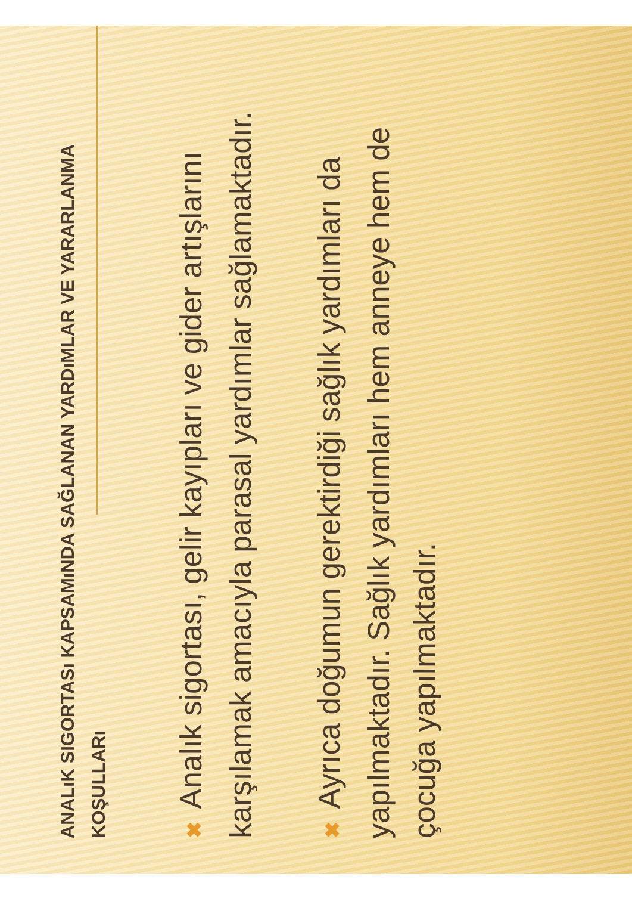ANALıK SIGORTASı KAPSAMıNDA SAĞLANAN YARDıMLAR VE YARARLANMA KOŞULLARı
✖ Analık sigortası, gelir kayıpları ve gider artışlarını karşılamak amacıyla parasal yardımlar sağlamaktadır.
✖ Ayrıca doğumun gerektirdiği sağlık yardımları da yapılmaktadır. Sağlık yardımları hem anneye hem de çocuğa yapılmaktadır.